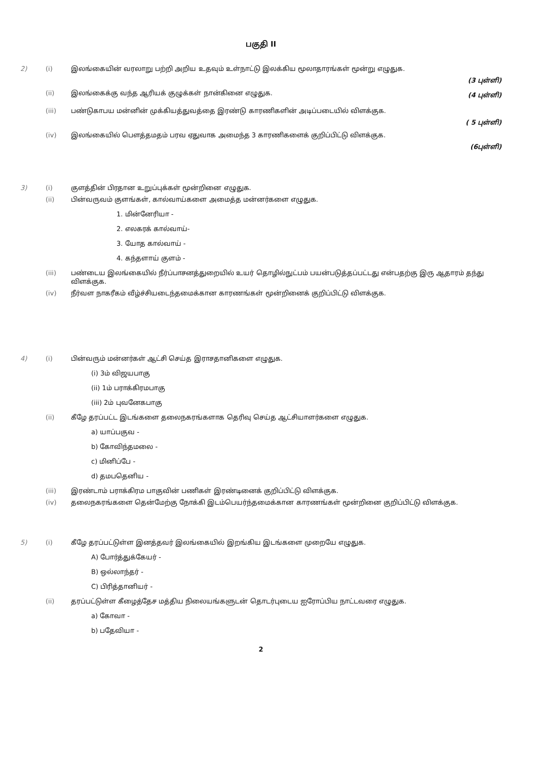பகுதி II
2) (i) இலங்கையின் வரலாறு பற்றி அறிய உதவும் உள்நாட்டு இலக்கிய மூலாதாரங்கள் மூன்று எழுதுக.
(3 புள்ளி)
(ii) இலங்கைக்கு வந்த ஆரியக் குழுக்கள் நான்கினை எழுதுக. (4 புள்ளி)
(iii) பண்டுகாபய மன்னின் முக்கியத்துவத்தை இரண்டு காரணிகளின் அடிப்படையில் விளக்குக.
( 5 புள்ளி)
(iv) இலங்கையில் பௌத்தமதம் பரவ ஏதுவாக அமைந்த 3 காரணிகளைக் குறிப்பிட்டு விளக்குக.
(6புள்ளி)
3) (i) குளத்தின் பிரதான உறுப்புக்கள் மூன்றினை எழுதுக.
(ii) பின்வருவம் குளங்கள், கால்வாய்களை அமைத்த மன்னர்களை எழுதுக.
1. மின்னேரியா -
2. எலகரக் கால்வாய்-
3. யோத கால்வாய் -
4. கந்தளாய் குளம் -
(iii) பண்டைய இலங்கையில் நீர்ப்பாசனத்துறையில் உயர் தொழில்நுட்பம் பயன்படுத்தப்பட்டது என்பதற்கு இரு ஆதாரம் தந்து விளக்குக.
(iv) நீர்வள நாகரீகம் வீழ்ச்சியடைந்தமைக்கான காரணங்கள் மூன்றினைக் குறிப்பிட்டு விளக்குக.
4) (i) பின்வரும் மன்னர்கள் ஆட்சி செய்த இராசதானிகளை எழுதுக.
(i) 3ம் விஜயபாகு
(ii) 1ம் பராக்கிரமபாகு
(iii) 2ம் புவனேகபாகு
(ii) கீழே தரப்பட்ட இடங்களை தலைநகரங்களாக தெரிவு செய்த ஆட்சியாளர்களை எழுதுக.
a) யாப்பகுவ -
b) கோவிந்தமலை -
c) மினிப்பே -
d) தமபதெனிய -
(iii) இரண்டாம் பராக்கிரம பாகுவின் பணிகள் இரண்டினைக் குறிப்பிட்டு விளக்குக.
(iv) தலைநகரங்களை தென்மேற்கு நோக்கி இடம்பெயர்ந்தமைக்கான காரணங்கள் மூன்றினை குறிப்பிட்டு விளக்குக.
5) (i) கீழே தரப்பட்டுள்ள இனத்தவர் இலங்கையில் இறங்கிய இடங்களை முறையே எழுதுக.
A) போர்த்துக்கேயர் -
B) ஒல்லாந்தர் -
C) பிரித்தானியர் -
(ii) தரப்பட்டுள்ள கீழைத்தேச மத்திய நிலையங்களுடன் தொடர்புடைய ஐரோப்பிய நாட்டவரை எழுதுக.
a) கோவா -
b) பதேவியா -
2